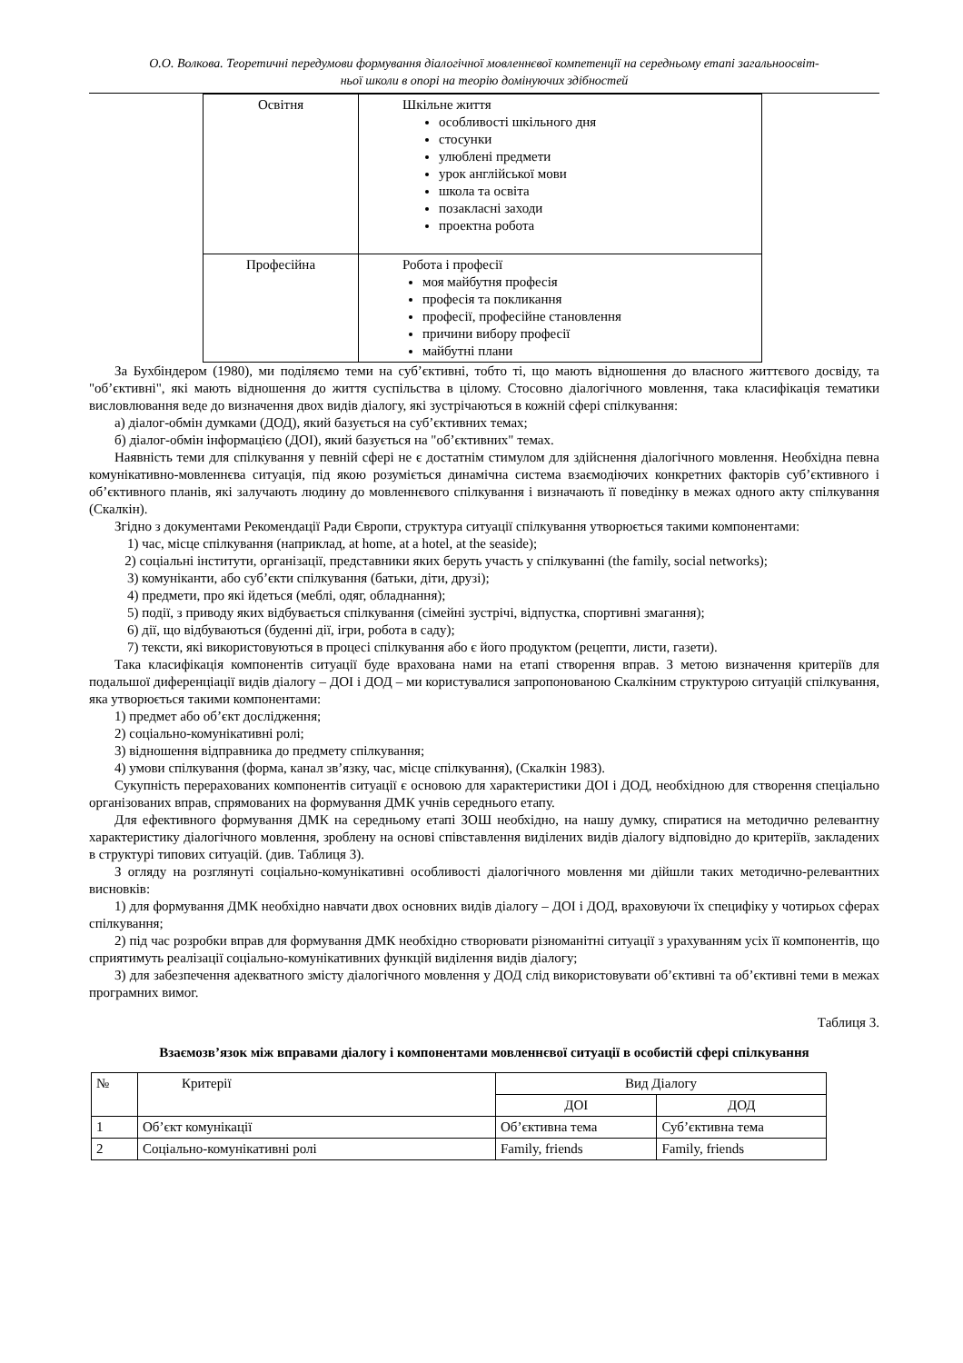О.О. Волкова. Теоретичні передумови формування діалогічної мовленнєвої компетенції на середньому етапі загальноосвіт-
ньої школи в опорі на теорію домінуючих здібностей
| Освітня | Шкільне життя особливості шкільного дня стосунки улюблені предмети урок англійської мови школа та освіта позакласні заходи проектна робота |
| Професійна | Робота і професії моя майбутня професія професія та покликання професії, професійне становлення причини вибору професії майбутні плани |
За Бухбіндером (1980), ми поділяємо теми на суб’єктивні, тобто ті, що мають відношення до власного життєвого досвіду, та "об’єктивні", які мають відношення до життя суспільства в цілому. Стосовно діалогічного мовлення, така класифікація тематики висловлювання веде до визначення двох видів діалогу, які зустрічаються в кожній сфері спілкування:
а) діалог-обмін думками (ДОД), який базується на суб’єктивних темах;
б) діалог-обмін інформацією (ДОІ), який базується на "об’єктивних" темах.
Наявність теми для спілкування у певній сфері не є достатнім стимулом для здійснення діалогічного мовлення. Необхідна певна комунікативно-мовленнєва ситуація, під якою розуміється динамічна система взаємодіючих конкретних факторів суб’єктивного і об’єктивного планів, які залучають людину до мовленнєвого спілкування і визначають її поведінку в межах одного акту спілкування (Скалкін).
Згідно з документами Рекомендації Ради Європи, структура ситуації спілкування утворюється такими компонентами:
1) час, місце спілкування (наприклад, at home, at a hotel, at the seaside);
2) соціальні інститути, організації, представники яких беруть участь у спілкуванні (the family, social networks);
3) комуніканти, або суб’єкти спілкування (батьки, діти, друзі);
4) предмети, про які йдеться (меблі, одяг, обладнання);
5) події, з приводу яких відбувається спілкування (сімейні зустрічі, відпустка, спортивні змагання);
6) дії, що відбуваються (буденні дії, ігри, робота в саду);
7) тексти, які використовуються в процесі спілкування або є його продуктом (рецепти, листи, газети).
Така класифікація компонентів ситуації буде врахована нами на етапі створення вправ. З метою визначення критеріїв для подальшої диференціації видів діалогу – ДОІ і ДОД – ми користувалися запропонованою Скалкіним структурою ситуацій спілкування, яка утворюється такими компонентами:
1) предмет або об’єкт дослідження;
2) соціально-комунікативні ролі;
3) відношення відправника до предмету спілкування;
4) умови спілкування (форма, канал зв’язку, час, місце спілкування), (Скалкін 1983).
Сукупність перерахованих компонентів ситуації є основою для характеристики ДОІ і ДОД, необхідною для створення спеціально організованих вправ, спрямованих на формування ДМК учнів середнього етапу.
Для ефективного формування ДМК на середньому етапі ЗОШ необхідно, на нашу думку, спиратися на методично релевантну характеристику діалогічного мовлення, зроблену на основі співставлення виділених видів діалогу відповідно до критеріїв, закладених в структурі типових ситуацій. (див. Таблиця 3).
З огляду на розглянуті соціально-комунікативні особливості діалогічного мовлення ми дійшли таких методично-релевантних висновків:
1) для формування ДМК необхідно навчати двох основних видів діалогу – ДОІ і ДОД, враховуючи їх специфіку у чотирьох сферах спілкування;
2) під час розробки вправ для формування ДМК необхідно створювати різноманітні ситуації з урахуванням усіх її компонентів, що сприятимуть реалізації соціально-комунікативних функцій виділення видів діалогу;
3) для забезпечення адекватного змісту діалогічного мовлення у ДОД слід використовувати об’єктивні та об’єктивні теми в межах програмних вимог.
Таблиця 3.
Взаємозв’язок між вправами діалогу і компонентами мовленнєвої ситуації в особистій сфері спілкування
| № | Критерії | Вид Діалогу | |
| --- | --- | --- | --- |
| | | ДОІ | ДОД |
| 1 | Об’єкт комунікації | Об’єктивна тема | Суб’єктивна тема |
| 2 | Соціально-комунікативні ролі | Family, friends | Family, friends |